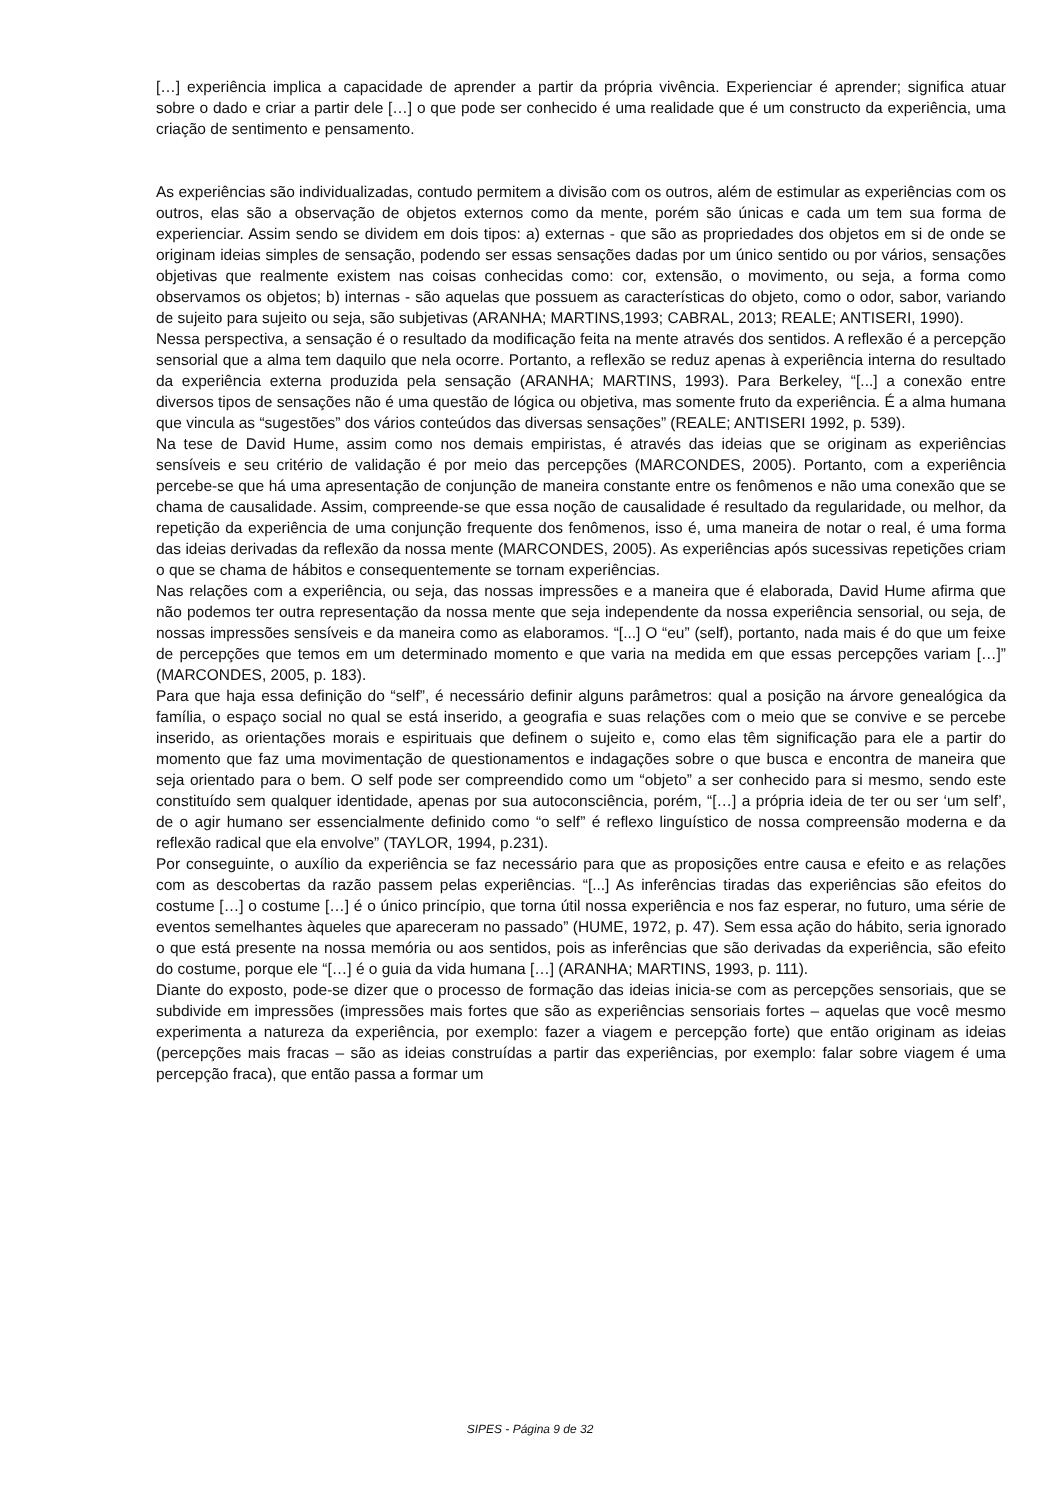[…] experiência implica a capacidade de aprender a partir da própria vivência. Experienciar é aprender; significa atuar sobre o dado e criar a partir dele […] o que pode ser conhecido é uma realidade que é um constructo da experiência, uma criação de sentimento e pensamento.
As experiências são individualizadas, contudo permitem a divisão com os outros, além de estimular as experiências com os outros, elas são a observação de objetos externos como da mente, porém são únicas e cada um tem sua forma de experienciar. Assim sendo se dividem em dois tipos: a) externas - que são as propriedades dos objetos em si de onde se originam ideias simples de sensação, podendo ser essas sensações dadas por um único sentido ou por vários, sensações objetivas que realmente existem nas coisas conhecidas como: cor, extensão, o movimento, ou seja, a forma como observamos os objetos; b) internas - são aquelas que possuem as características do objeto, como o odor, sabor, variando de sujeito para sujeito ou seja, são subjetivas (ARANHA; MARTINS,1993; CABRAL, 2013; REALE; ANTISERI, 1990).
Nessa perspectiva, a sensação é o resultado da modificação feita na mente através dos sentidos. A reflexão é a percepção sensorial que a alma tem daquilo que nela ocorre. Portanto, a reflexão se reduz apenas à experiência interna do resultado da experiência externa produzida pela sensação (ARANHA; MARTINS, 1993). Para Berkeley, “[...] a conexão entre diversos tipos de sensações não é uma questão de lógica ou objetiva, mas somente fruto da experiência. É a alma humana que vincula as “sugestões” dos vários conteúdos das diversas sensações” (REALE; ANTISERI 1992, p. 539).
Na tese de David Hume, assim como nos demais empiristas, é através das ideias que se originam as experiências sensíveis e seu critério de validação é por meio das percepções (MARCONDES, 2005). Portanto, com a experiência percebe-se que há uma apresentação de conjunção de maneira constante entre os fenômenos e não uma conexão que se chama de causalidade. Assim, compreende-se que essa noção de causalidade é resultado da regularidade, ou melhor, da repetição da experiência de uma conjunção frequente dos fenômenos, isso é, uma maneira de notar o real, é uma forma das ideias derivadas da reflexão da nossa mente (MARCONDES, 2005). As experiências após sucessivas repetições criam o que se chama de hábitos e consequentemente se tornam experiências.
Nas relações com a experiência, ou seja, das nossas impressões e a maneira que é elaborada, David Hume afirma que não podemos ter outra representação da nossa mente que seja independente da nossa experiência sensorial, ou seja, de nossas impressões sensíveis e da maneira como as elaboramos. “[...] O “eu” (self), portanto, nada mais é do que um feixe de percepções que temos em um determinado momento e que varia na medida em que essas percepções variam […]” (MARCONDES, 2005, p. 183).
Para que haja essa definição do “self”, é necessário definir alguns parâmetros: qual a posição na árvore genealógica da família, o espaço social no qual se está inserido, a geografia e suas relações com o meio que se convive e se percebe inserido, as orientações morais e espirituais que definem o sujeito e, como elas têm significação para ele a partir do momento que faz uma movimentação de questionamentos e indagações sobre o que busca e encontra de maneira que seja orientado para o bem. O self pode ser compreendido como um “objeto” a ser conhecido para si mesmo, sendo este constituído sem qualquer identidade, apenas por sua autoconsciência, porém, “[…] a própria ideia de ter ou ser ‘um self’, de o agir humano ser essencialmente definido como “o self” é reflexo linguístico de nossa compreensão moderna e da reflexão radical que ela envolve” (TAYLOR, 1994, p.231).
Por conseguinte, o auxílio da experiência se faz necessário para que as proposições entre causa e efeito e as relações com as descobertas da razão passem pelas experiências. “[...] As inferências tiradas das experiências são efeitos do costume […] o costume […] é o único princípio, que torna útil nossa experiência e nos faz esperar, no futuro, uma série de eventos semelhantes àqueles que apareceram no passado” (HUME, 1972, p. 47). Sem essa ação do hábito, seria ignorado o que está presente na nossa memória ou aos sentidos, pois as inferências que são derivadas da experiência, são efeito do costume, porque ele “[…] é o guia da vida humana […] (ARANHA; MARTINS, 1993, p. 111).
Diante do exposto, pode-se dizer que o processo de formação das ideias inicia-se com as percepções sensoriais, que se subdivide em impressões (impressões mais fortes que são as experiências sensoriais fortes – aquelas que você mesmo experimenta a natureza da experiência, por exemplo: fazer a viagem e percepção forte) que então originam as ideias (percepções mais fracas – são as ideias construídas a partir das experiências, por exemplo: falar sobre viagem é uma percepção fraca), que então passa a formar um
SIPES - Página 9 de 32